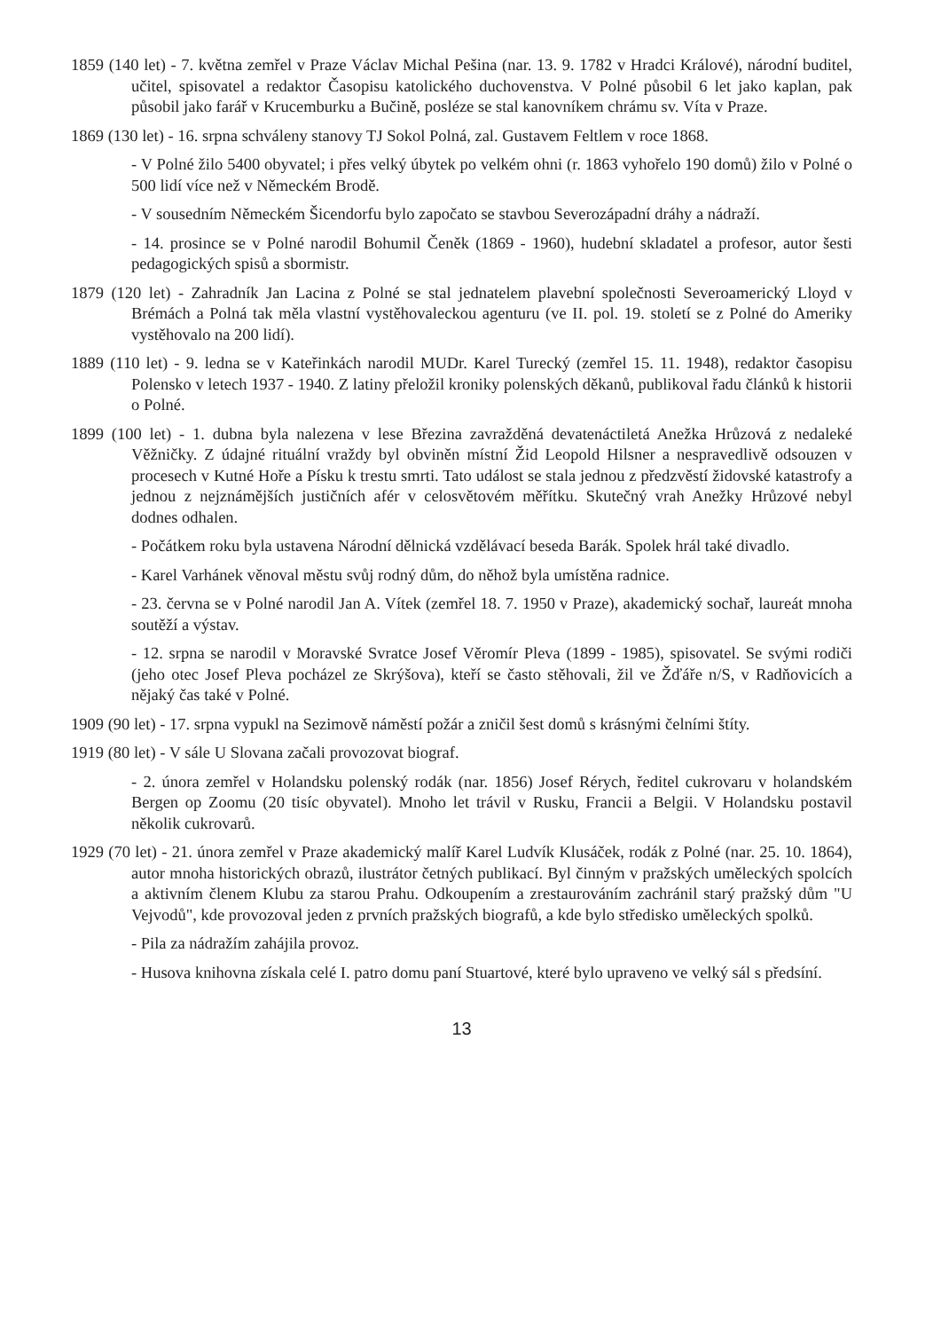1859 (140 let) - 7. května zemřel v Praze Václav Michal Pešina (nar. 13. 9. 1782 v Hradci Králové), národní buditel, učitel, spisovatel a redaktor Časopisu katolického duchovenstva. V Polné působil 6 let jako kaplan, pak působil jako farář v Krucemburku a Bučině, posléze se stal kanovníkem chrámu sv. Víta v Praze.
1869 (130 let) - 16. srpna schváleny stanovy TJ Sokol Polná, zal. Gustavem Feltlem v roce 1868.
- V Polné žilo 5400 obyvatel; i přes velký úbytek po velkém ohni (r. 1863 vyhořelo 190 domů) žilo v Polné o 500 lidí více než v Německém Brodě.
- V sousedním Německém Šicendorfu bylo započato se stavbou Severozápadní dráhy a nádraží.
- 14. prosince se v Polné narodil Bohumil Čeněk (1869 - 1960), hudební skladatel a profesor, autor šesti pedagogických spisů a sbormistr.
1879 (120 let) - Zahradník Jan Lacina z Polné se stal jednatelem plavební společnosti Severoamerický Lloyd v Brémách a Polná tak měla vlastní vystěhovaleckou agenturu (ve II. pol. 19. století se z Polné do Ameriky vystěhovalo na 200 lidí).
1889 (110 let) - 9. ledna se v Kateřinkách narodil MUDr. Karel Turecký (zemřel 15. 11. 1948), redaktor časopisu Polensko v letech 1937 - 1940. Z latiny přeložil kroniky polenských děkanů, publikoval řadu článků k historii o Polné.
1899 (100 let) - 1. dubna byla nalezena v lese Březina zavražděná devatenáctiletá Anežka Hrůzová z nedaleké Věžničky. Z údajné rituální vraždy byl obviněn místní Žid Leopold Hilsner a nespravedlivě odsouzen v procesech v Kutné Hoře a Písku k trestu smrti. Tato událost se stala jednou z předzvěstí židovské katastrofy a jednou z nejznámějších justičních afér v celosvětovém měřítku. Skutečný vrah Anežky Hrůzové nebyl dodnes odhalen.
- Počátkem roku byla ustavena Národní dělnická vzdělávací beseda Barák. Spolek hrál také divadlo.
- Karel Varhánek věnoval městu svůj rodný dům, do něhož byla umístěna radnice.
- 23. června se v Polné narodil Jan A. Vítek (zemřel 18. 7. 1950 v Praze), akademický sochař, laureát mnoha soutěží a výstav.
- 12. srpna se narodil v Moravské Svratce Josef Věromír Pleva (1899 - 1985), spisovatel. Se svými rodiči (jeho otec Josef Pleva pocházel ze Skrýšova), kteří se často stěhovali, žil ve Žďáře n/S, v Radňovicích a nějaký čas také v Polné.
1909 (90 let) - 17. srpna vypukl na Sezimově náměstí požár a zničil šest domů s krásnými čelními štíty.
1919 (80 let) - V sále U Slovana začali provozovat biograf.
- 2. února zemřel v Holandsku polenský rodák (nar. 1856) Josef Rérych, ředitel cukrovaru v holandském Bergen op Zoomu (20 tisíc obyvatel). Mnoho let trávil v Rusku, Francii a Belgii. V Holandsku postavil několik cukrovarů.
1929 (70 let) - 21. února zemřel v Praze akademický malíř Karel Ludvík Klusáček, rodák z Polné (nar. 25. 10. 1864), autor mnoha historických obrazů, ilustrátor četných publikací. Byl činným v pražských uměleckých spolcích a aktivním členem Klubu za starou Prahu. Odkoupením a zrestaurováním zachránil starý pražský dům "U Vejvodů", kde provozoval jeden z prvních pražských biografů, a kde bylo středisko uměleckých spolků.
- Pila za nádražím zahájila provoz.
- Husova knihovna získala celé I. patro domu paní Stuartové, které bylo upraveno ve velký sál s předsíní.
13